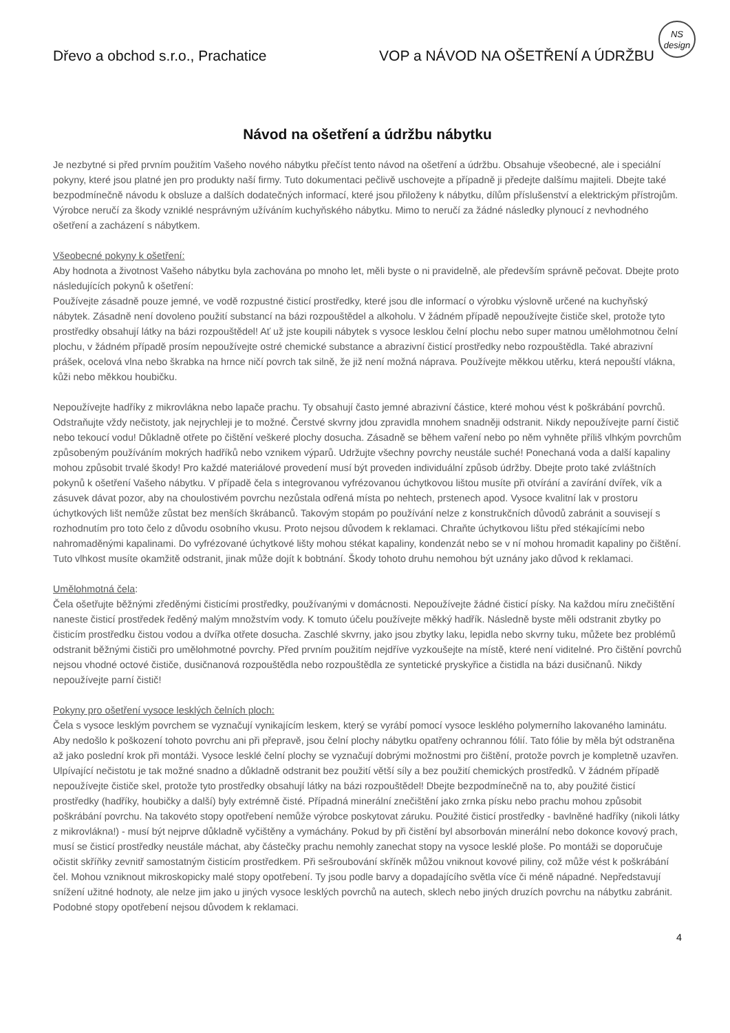NS
design
Dřevo a obchod s.r.o., Prachatice VOP a NÁVOD NA OŠETŘENÍ A ÚDRŽBU
Návod na ošetření a údržbu nábytku
Je nezbytné si před prvním použitím Vašeho nového nábytku přečíst tento návod na ošetření a údržbu. Obsahuje všeobecné, ale i speciální pokyny, které jsou platné jen pro produkty naší firmy. Tuto dokumentaci pečlivě uschovejte a případně ji předejte dalšímu majiteli. Dbejte také bezpodmínečně návodu k obsluze a dalších dodatečných informací, které jsou přiloženy k nábytku, dílům příslušenství a elektrickým přístrojům. Výrobce neručí za škody vzniklé nesprávným užíváním kuchyňského nábytku. Mimo to neručí za žádné následky plynoucí z nevhodného ošetření a zacházení s nábytkem.
Všeobecné pokyny k ošetření:
Aby hodnota a životnost Vašeho nábytku byla zachována po mnoho let, měli byste o ni pravidelně, ale především správně pečovat. Dbejte proto následujících pokynů k ošetření:
Používejte zásadně pouze jemné, ve vodě rozpustné čisticí prostředky, které jsou dle informací o výrobku výslovně určené na kuchyňský nábytek. Zásadně není dovoleno použití substancí na bázi rozpouštědel a alkoholu. V žádném případě nepoužívejte čističe skel, protože tyto prostředky obsahují látky na bázi rozpouštědel! Ať už jste koupili nábytek s vysoce lesklou čelní plochu nebo super matnou umělohmotnou čelní plochu, v žádném případě prosím nepoužívejte ostré chemické substance a abrazivní čisticí prostředky nebo rozpouštědla. Také abrazivní prášek, ocelová vlna nebo škrabka na hrnce ničí povrch tak silně, že již není možná náprava. Používejte měkkou utěrku, která nepouští vlákna, kůži nebo měkkou houbičku.
Nepoužívejte hadříky z mikrovlákna nebo lapače prachu. Ty obsahují často jemné abrazivní částice, které mohou vést k poškrábání povrchů. Odstraňujte vždy nečistoty, jak nejrychleji je to možné. Čerstvé skvrny jdou zpravidla mnohem snadněji odstranit. Nikdy nepoužívejte parní čistič nebo tekoucí vodu! Důkladně otřete po čištění veškeré plochy dosucha. Zásadně se během vaření nebo po něm vyhněte příliš vlhkým povrchům způsobeným používáním mokrých hadříků nebo vznikem výparů. Udržujte všechny povrchy neustále suché! Ponechaná voda a další kapaliny mohou způsobit trvalé škody! Pro každé materiálové provedení musí být proveden individuální způsob údržby. Dbejte proto také zvláštních pokynů k ošetření Vašeho nábytku. V případě čela s integrovanou vyfrézovanou úchytkovou lištou musíte při otvírání a zavírání dvířek, vík a zásuvek dávat pozor, aby na choulostivém povrchu nezůstala odřená místa po nehtech, prstenech apod. Vysoce kvalitní lak v prostoru úchytkových lišt nemůže zůstat bez menších škrábanců. Takovým stopám po používání nelze z konstrukčních důvodů zabránit a souvisejí s rozhodnutím pro toto čelo z důvodu osobního vkusu. Proto nejsou důvodem k reklamaci. Chraňte úchytkovou lištu před stékajícími nebo nahromaděnými kapalinami. Do vyfrézované úchytkové lišty mohou stékat kapaliny, kondenzát nebo se v ní mohou hromadit kapaliny po čištění. Tuto vlhkost musíte okamžitě odstranit, jinak může dojít k bobtnání. Škody tohoto druhu nemohou být uznány jako důvod k reklamaci.
Umělohmotná čela:
Čela ošetřujte běžnými zředěnými čisticími prostředky, používanými v domácnosti. Nepoužívejte žádné čisticí písky. Na každou míru znečištění naneste čisticí prostředek ředěný malým množstvím vody. K tomuto účelu používejte měkký hadřík. Následně byste měli odstranit zbytky po čisticím prostředku čistou vodou a dvířka otřete dosucha. Zaschlé skvrny, jako jsou zbytky laku, lepidla nebo skvrny tuku, můžete bez problémů odstranit běžnými čističi pro umělohmotné povrchy. Před prvním použitím nejdříve vyzkoušejte na místě, které není viditelné. Pro čištění povrchů nejsou vhodné octové čističe, dusičnanová rozpouštědla nebo rozpouštědla ze syntetické pryskyřice a čistidla na bázi dusičnanů. Nikdy nepoužívejte parní čistič!
Pokyny pro ošetření vysoce lesklých čelních ploch:
Čela s vysoce lesklým povrchem se vyznačují vynikajícím leskem, který se vyrábí pomocí vysoce lesklého polymerního lakovaného laminátu. Aby nedošlo k poškození tohoto povrchu ani při přepravě, jsou čelní plochy nábytku opatřeny ochrannou fólií. Tato fólie by měla být odstraněna až jako poslední krok při montáži. Vysoce lesklé čelní plochy se vyznačují dobrými možnostmi pro čištění, protože povrch je kompletně uzavřen. Ulpívající nečistotu je tak možné snadno a důkladně odstranit bez použití větší síly a bez použití chemických prostředků. V žádném případě nepoužívejte čističe skel, protože tyto prostředky obsahují látky na bázi rozpouštědel! Dbejte bezpodmínečně na to, aby použité čisticí prostředky (hadříky, houbičky a další) byly extrémně čisté. Případná minerální znečištění jako zrnka písku nebo prachu mohou způsobit poškrábání povrchu. Na takovéto stopy opotřebení nemůže výrobce poskytovat záruku. Použité čisticí prostředky - bavlněné hadříky (nikoli látky z mikrovlákna!) - musí být nejprve důkladně vyčištěny a vymáchány. Pokud by při čistění byl absorbován minerální nebo dokonce kovový prach, musí se čisticí prostředky neustále máchat, aby částečky prachu nemohly zanechat stopy na vysoce lesklé ploše. Po montáži se doporučuje očistit skříňky zevnitř samostatným čisticím prostředkem. Při sešroubování skříněk můžou vniknout kovové piliny, což může vést k poškrábání čel. Mohou vzniknout mikroskopicky malé stopy opotřebení. Ty jsou podle barvy a dopadajícího světla více či méně nápadné. Nepředstavují snížení užitné hodnoty, ale nelze jim jako u jiných vysoce lesklých povrchů na autech, sklech nebo jiných druzích povrchu na nábytku zabránit. Podobné stopy opotřebení nejsou důvodem k reklamaci.
4